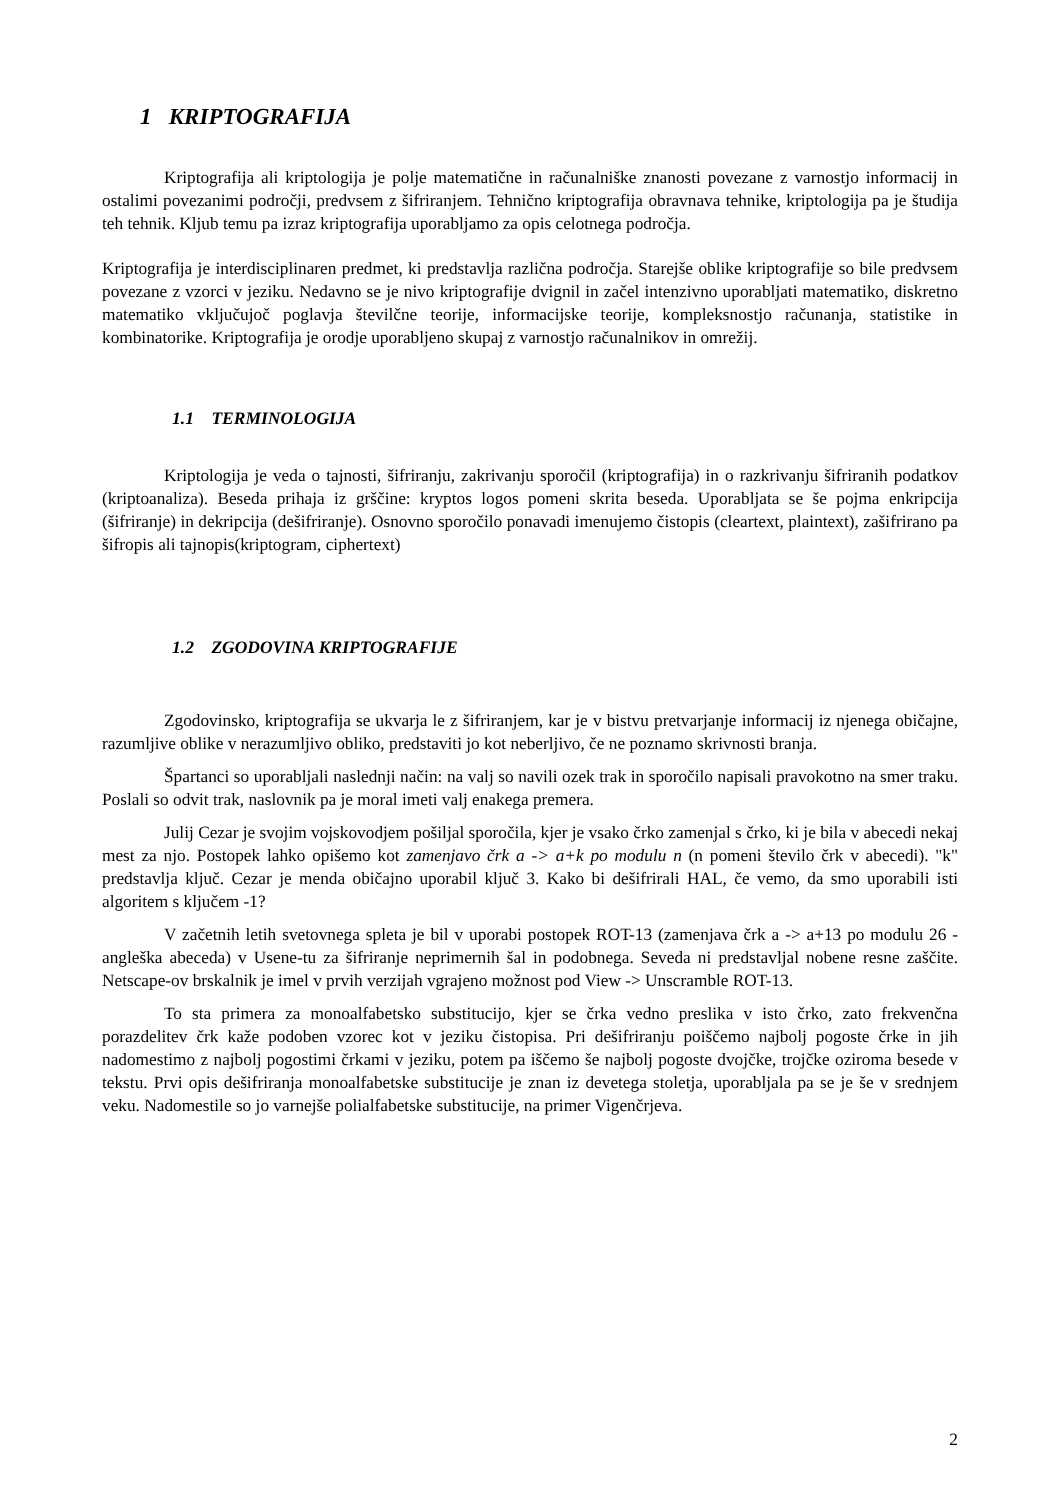1 KRIPTOGRAFIJA
Kriptografija ali kriptologija je polje matematične in računalniške znanosti povezane z varnostjo informacij in ostalimi povezanimi področji, predvsem z šifriranjem. Tehnično kriptografija obravnava tehnike, kriptologija pa je študija teh tehnik. Kljub temu pa izraz kriptografija uporabljamo za opis celotnega področja.
Kriptografija je interdisciplinaren predmet, ki predstavlja različna področja. Starejše oblike kriptografije so bile predvsem povezane z vzorci v jeziku. Nedavno se je nivo kriptografije dvignil in začel intenzivno uporabljati matematiko, diskretno matematiko vključujoč poglavja številčne teorije, informacijske teorije, kompleksnostjo računanja, statistike in kombinatorike. Kriptografija je orodje uporabljeno skupaj z varnostjo računalnikov in omrežij.
1.1 TERMINOLOGIJA
Kriptologija je veda o tajnosti, šifriranju, zakrivanju sporočil (kriptografija) in o razkrivanju šifriranih podatkov (kriptoanaliza). Beseda prihaja iz grščine: kryptos logos pomeni skrita beseda. Uporabljata se še pojma enkripcija (šifriranje) in dekripcija (dešifriranje). Osnovno sporočilo ponavadi imenujemo čistopis (cleartext, plaintext), zašifrirano pa šifropis ali tajnopis(kriptogram, ciphertext)
1.2 ZGODOVINA KRIPTOGRAFIJE
Zgodovinsko, kriptografija se ukvarja le z šifriranjem, kar je v bistvu pretvarjanje informacij iz njenega običajne, razumljive oblike v nerazumljivo obliko, predstaviti jo kot neberljivo, če ne poznamo skrivnosti branja.
Špartanci so uporabljali naslednji način: na valj so navili ozek trak in sporočilo napisali pravokotno na smer traku. Poslali so odvit trak, naslovnik pa je moral imeti valj enakega premera.
Julij Cezar je svojim vojskovodjem pošiljal sporočila, kjer je vsako črko zamenjal s črko, ki je bila v abecedi nekaj mest za njo. Postopek lahko opišemo kot zamenjavo črk a -> a+k po modulu n (n pomeni število črk v abecedi). "k" predstavlja ključ. Cezar je menda običajno uporabil ključ 3. Kako bi dešifrirali HAL, če vemo, da smo uporabili isti algoritem s ključem -1?
V začetnih letih svetovnega spleta je bil v uporabi postopek ROT-13 (zamenjava črk a -> a+13 po modulu 26 - angleška abeceda) v Usene-tu za šifriranje neprimernih šal in podobnega. Seveda ni predstavljal nobene resne zaščite. Netscape-ov brskalnik je imel v prvih verzijah vgrajeno možnost pod View -> Unscramble ROT-13.
To sta primera za monoalfabetsko substitucijo, kjer se črka vedno preslika v isto črko, zato frekvenčna porazdelitev črk kaže podoben vzorec kot v jeziku čistopisa. Pri dešifriranju poiščemo najbolj pogoste črke in jih nadomestimo z najbolj pogostimi črkami v jeziku, potem pa iščemo še najbolj pogoste dvojčke, trojčke oziroma besede v tekstu. Prvi opis dešifriranja monoalfabetske substitucije je znan iz devetega stoletja, uporabljala pa se je še v srednjem veku. Nadomestile so jo varnejše polialfabetske substitucije, na primer Vigenčrjeva.
2